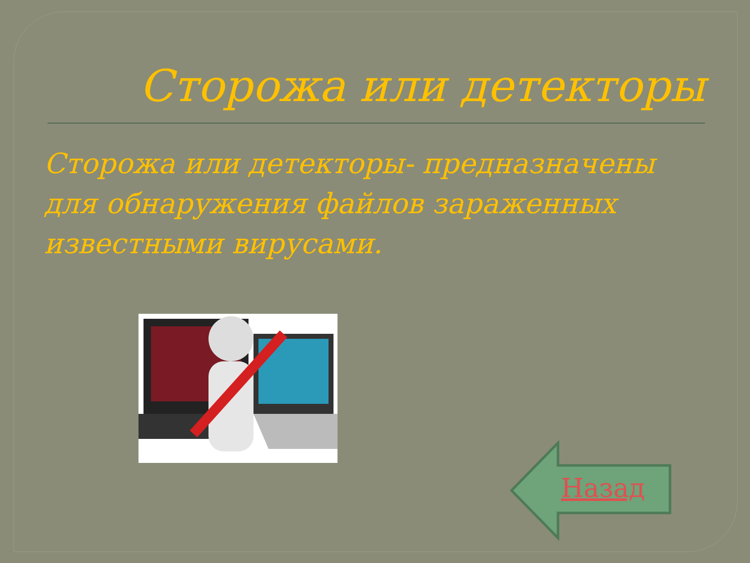Сторожа или детекторы
Сторожа или детекторы- предназначены для обнаружения файлов зараженных известными вирусами.
Назад